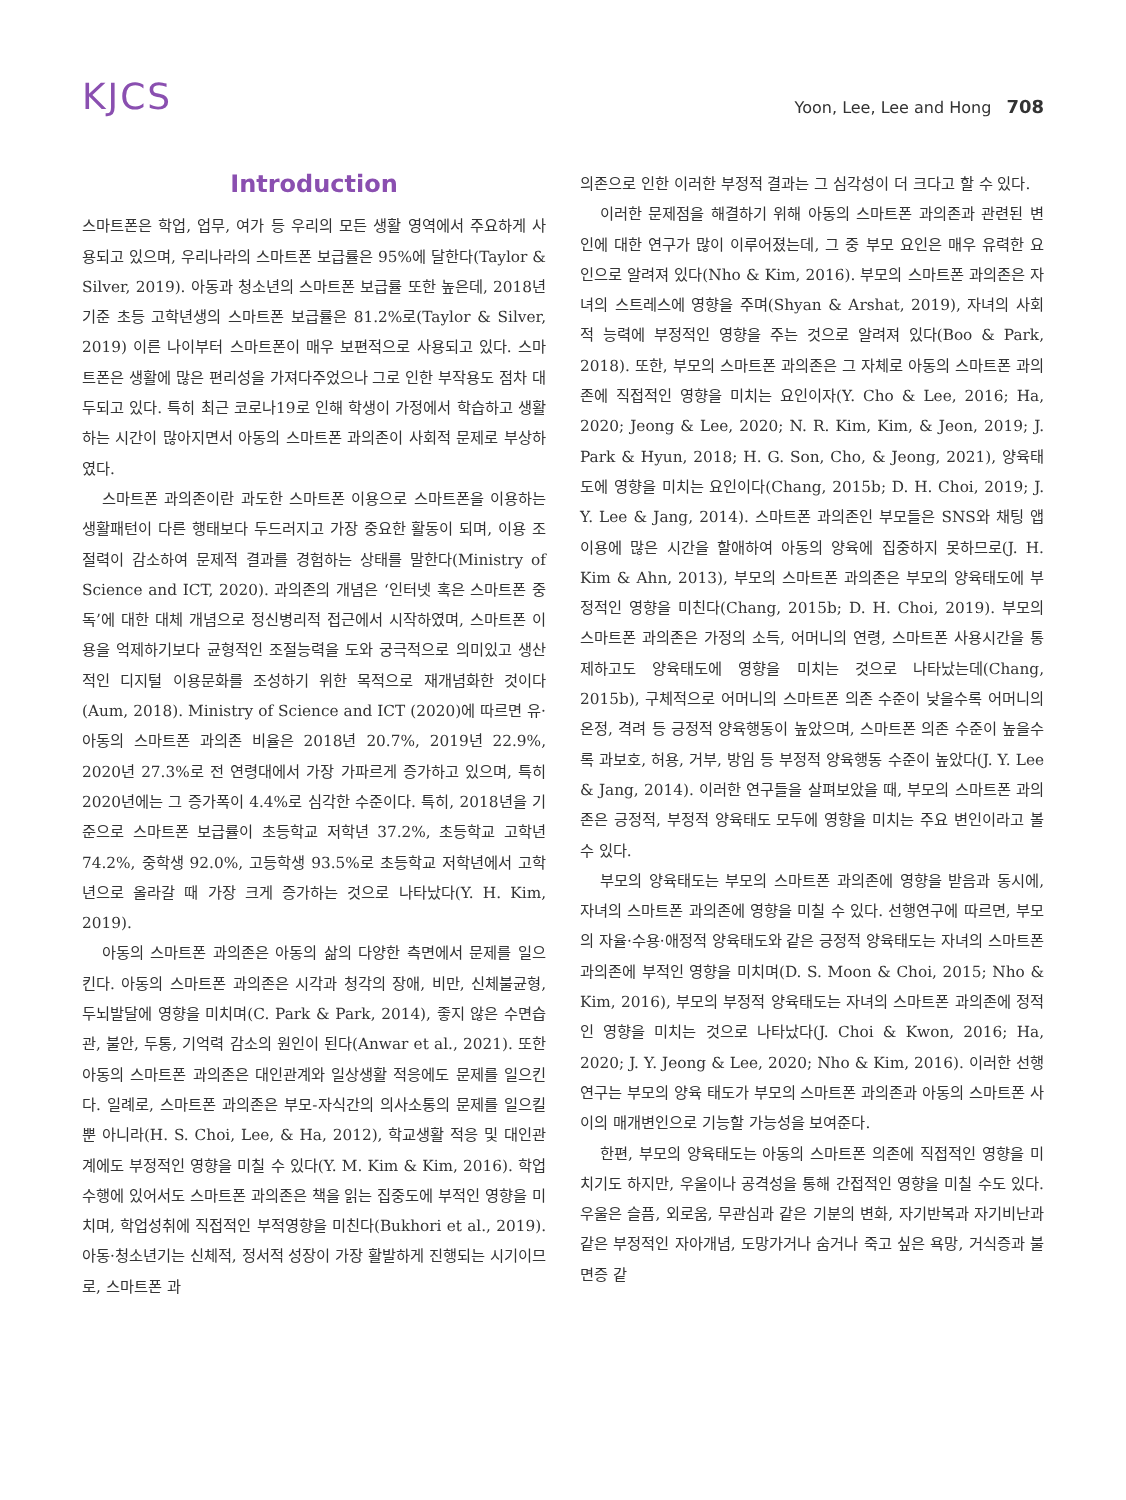KJCS
Yoon, Lee, Lee and Hong 708
Introduction
스마트폰은 학업, 업무, 여가 등 우리의 모든 생활 영역에서 주요하게 사용되고 있으며, 우리나라의 스마트폰 보급률은 95%에 달한다(Taylor & Silver, 2019). 아동과 청소년의 스마트폰 보급률 또한 높은데, 2018년 기준 초등 고학년생의 스마트폰 보급률은 81.2%로(Taylor & Silver, 2019) 이른 나이부터 스마트폰이 매우 보편적으로 사용되고 있다. 스마트폰은 생활에 많은 편리성을 가져다주었으나 그로 인한 부작용도 점차 대두되고 있다. 특히 최근 코로나19로 인해 학생이 가정에서 학습하고 생활하는 시간이 많아지면서 아동의 스마트폰 과의존이 사회적 문제로 부상하였다.
스마트폰 과의존이란 과도한 스마트폰 이용으로 스마트폰을 이용하는 생활패턴이 다른 행태보다 두드러지고 가장 중요한 활동이 되며, 이용 조절력이 감소하여 문제적 결과를 경험하는 상태를 말한다(Ministry of Science and ICT, 2020). 과의존의 개념은 ‘인터넷 혹은 스마트폰 중독’에 대한 대체 개념으로 정신병리적 접근에서 시작하였며, 스마트폰 이용을 억제하기보다 균형적인 조절능력을 도와 궁극적으로 의미있고 생산적인 디지털 이용문화를 조성하기 위한 목적으로 재개념화한 것이다(Aum, 2018). Ministry of Science and ICT (2020)에 따르면 유·아동의 스마트폰 과의존 비율은 2018년 20.7%, 2019년 22.9%, 2020년 27.3%로 전 연령대에서 가장 가파르게 증가하고 있으며, 특히 2020년에는 그 증가폭이 4.4%로 심각한 수준이다. 특히, 2018년을 기준으로 스마트폰 보급률이 초등학교 저학년 37.2%, 초등학교 고학년 74.2%, 중학생 92.0%, 고등학생 93.5%로 초등학교 저학년에서 고학년으로 올라갈 때 가장 크게 증가하는 것으로 나타났다(Y. H. Kim, 2019).
아동의 스마트폰 과의존은 아동의 삶의 다양한 측면에서 문제를 일으킨다. 아동의 스마트폰 과의존은 시각과 청각의 장애, 비만, 신체불균형, 두뇌발달에 영향을 미치며(C. Park & Park, 2014), 좋지 않은 수면습관, 불안, 두통, 기억력 감소의 원인이 된다(Anwar et al., 2021). 또한 아동의 스마트폰 과의존은 대인관계와 일상생활 적응에도 문제를 일으킨다. 일례로, 스마트폰 과의존은 부모-자식간의 의사소통의 문제를 일으킬 뿐 아니라(H. S. Choi, Lee, & Ha, 2012), 학교생활 적응 및 대인관계에도 부정적인 영향을 미칠 수 있다(Y. M. Kim & Kim, 2016). 학업수행에 있어서도 스마트폰 과의존은 책을 읽는 집중도에 부적인 영향을 미치며, 학업성취에 직접적인 부적영향을 미친다(Bukhori et al., 2019). 아동·청소년기는 신체적, 정서적 성장이 가장 활발하게 진행되는 시기이므로, 스마트폰 과
의존으로 인한 이러한 부정적 결과는 그 심각성이 더 크다고 할 수 있다.
이러한 문제점을 해결하기 위해 아동의 스마트폰 과의존과 관련된 변인에 대한 연구가 많이 이루어졌는데, 그 중 부모 요인은 매우 유력한 요인으로 알려져 있다(Nho & Kim, 2016). 부모의 스마트폰 과의존은 자녀의 스트레스에 영향을 주며(Shyan & Arshat, 2019), 자녀의 사회적 능력에 부정적인 영향을 주는 것으로 알려져 있다(Boo & Park, 2018). 또한, 부모의 스마트폰 과의존은 그 자체로 아동의 스마트폰 과의존에 직접적인 영향을 미치는 요인이자(Y. Cho & Lee, 2016; Ha, 2020; Jeong & Lee, 2020; N. R. Kim, Kim, & Jeon, 2019; J. Park & Hyun, 2018; H. G. Son, Cho, & Jeong, 2021), 양육태도에 영향을 미치는 요인이다(Chang, 2015b; D. H. Choi, 2019; J. Y. Lee & Jang, 2014). 스마트폰 과의존인 부모들은 SNS와 채팅 앱 이용에 많은 시간을 할애하여 아동의 양육에 집중하지 못하므로(J. H. Kim & Ahn, 2013), 부모의 스마트폰 과의존은 부모의 양육태도에 부정적인 영향을 미친다(Chang, 2015b; D. H. Choi, 2019). 부모의 스마트폰 과의존은 가정의 소득, 어머니의 연령, 스마트폰 사용시간을 통제하고도 양육태도에 영향을 미치는 것으로 나타났는데(Chang, 2015b), 구체적으로 어머니의 스마트폰 의존 수준이 낮을수록 어머니의 온정, 격려 등 긍정적 양육행동이 높았으며, 스마트폰 의존 수준이 높을수록 과보호, 허용, 거부, 방임 등 부정적 양육행동 수준이 높았다(J. Y. Lee & Jang, 2014). 이러한 연구들을 살펴보았을 때, 부모의 스마트폰 과의존은 긍정적, 부정적 양육태도 모두에 영향을 미치는 주요 변인이라고 볼 수 있다.
부모의 양육태도는 부모의 스마트폰 과의존에 영향을 받음과 동시에, 자녀의 스마트폰 과의존에 영향을 미칠 수 있다. 선행연구에 따르면, 부모의 자율·수용·애정적 양육태도와 같은 긍정적 양육태도는 자녀의 스마트폰 과의존에 부적인 영향을 미치며(D. S. Moon & Choi, 2015; Nho & Kim, 2016), 부모의 부정적 양육태도는 자녀의 스마트폰 과의존에 정적인 영향을 미치는 것으로 나타났다(J. Choi & Kwon, 2016; Ha, 2020; J. Y. Jeong & Lee, 2020; Nho & Kim, 2016). 이러한 선행연구는 부모의 양육 태도가 부모의 스마트폰 과의존과 아동의 스마트폰 사이의 매개변인으로 기능할 가능성을 보여준다.
한편, 부모의 양육태도는 아동의 스마트폰 의존에 직접적인 영향을 미치기도 하지만, 우울이나 공격성을 통해 간접적인 영향을 미칠 수도 있다. 우울은 슬픔, 외로움, 무관심과 같은 기분의 변화, 자기반복과 자기비난과 같은 부정적인 자아개념, 도망가거나 숨거나 죽고 싶은 욕망, 거식증과 불면증 같